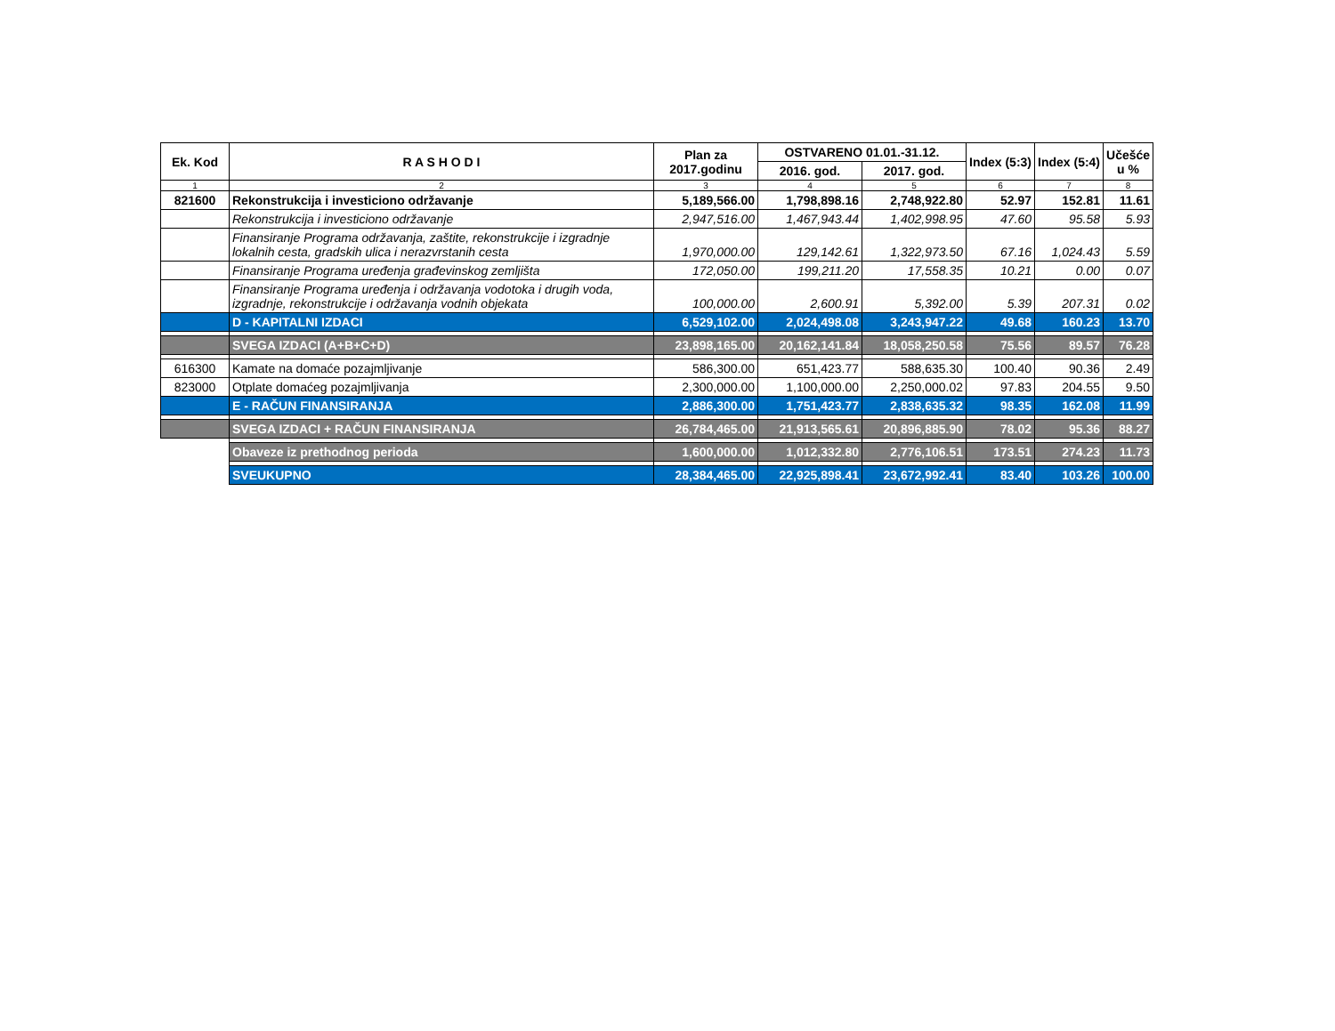| Ek. Kod | R A S H O D I | Plan za 2017.godinu | OSTVARENO 01.01.-31.12. | | Index (5:3) | Index (5:4) | Učešće u % |
| --- | --- | --- | --- | --- | --- | --- | --- |
| | | | 2016. god. | 2017. god. | | | |
| 1 | 2 | 3 | 4 | 5 | 6 | 7 | 8 |
| 821600 | Rekonstrukcija i investiciono održavanje | 5,189,566.00 | 1,798,898.16 | 2,748,922.80 | 52.97 | 152.81 | 11.61 |
| | Rekonstrukcija i investiciono održavanje | 2,947,516.00 | 1,467,943.44 | 1,402,998.95 | 47.60 | 95.58 | 5.93 |
| | Finansiranje Programa održavanja, zaštite, rekonstrukcije i izgradnje lokalnih cesta, gradskih ulica i nerazvrstanih cesta | 1,970,000.00 | 129,142.61 | 1,322,973.50 | 67.16 | 1,024.43 | 5.59 |
| | Finansiranje Programa uređenja građevinskog zemljišta | 172,050.00 | 199,211.20 | 17,558.35 | 10.21 | 0.00 | 0.07 |
| | Finansiranje Programa uređenja i održavanja vodotoka i drugih voda, izgradnje, rekonstrukcije i održavanja vodnih objekata | 100,000.00 | 2,600.91 | 5,392.00 | 5.39 | 207.31 | 0.02 |
| | D - KAPITALNI IZDACI | 6,529,102.00 | 2,024,498.08 | 3,243,947.22 | 49.68 | 160.23 | 13.70 |
| | SVEGA IZDACI (A+B+C+D) | 23,898,165.00 | 20,162,141.84 | 18,058,250.58 | 75.56 | 89.57 | 76.28 |
| 616300 | Kamate na domaće pozajmljivanje | 586,300.00 | 651,423.77 | 588,635.30 | 100.40 | 90.36 | 2.49 |
| 823000 | Otplate domaćeg pozajmljivanja | 2,300,000.00 | 1,100,000.00 | 2,250,000.02 | 97.83 | 204.55 | 9.50 |
| | E - RAČUN FINANSIRANJA | 2,886,300.00 | 1,751,423.77 | 2,838,635.32 | 98.35 | 162.08 | 11.99 |
| | SVEGA IZDACI + RAČUN FINANSIRANJA | 26,784,465.00 | 21,913,565.61 | 20,896,885.90 | 78.02 | 95.36 | 88.27 |
| | Obaveze iz prethodnog perioda | 1,600,000.00 | 1,012,332.80 | 2,776,106.51 | 173.51 | 274.23 | 11.73 |
| | SVEUKUPNO | 28,384,465.00 | 22,925,898.41 | 23,672,992.41 | 83.40 | 103.26 | 100.00 |